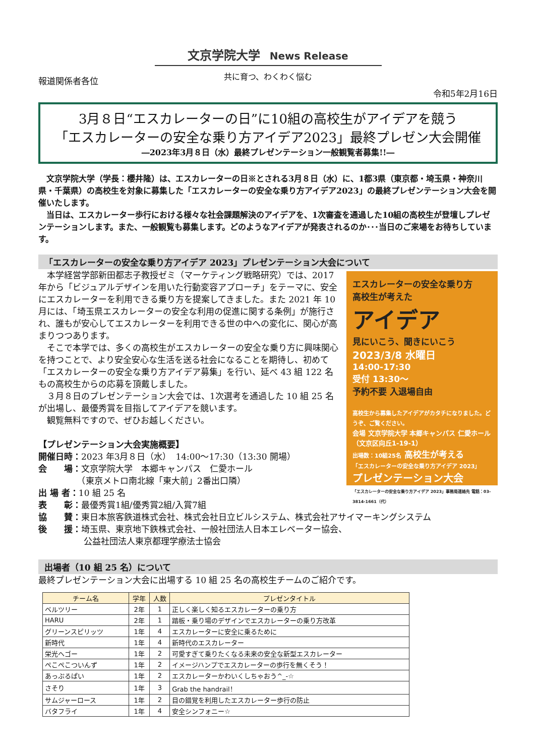文京学院大学 News Release
報道関係者各位
共に育つ、わくわく悩む
令和5年2月16日
3月８日“エスカレーターの日”に10組の高校生がアイデアを競う
「エスカレーターの安全な乗り方アイデア2023」最終プレゼン大会開催
―2023年3月８日（水）最終プレゼンテーション一般観覧者募集!!―
　文京学院大学（学長：櫻井隆）は、エスカレーターの日※とされる3月８日（水）に、1都3県（東京都・埼玉県・神奈川県・千葉県）の高校生を対象に募集した「エスカレーターの安全な乗り方アイデア2023」の最終プレゼンテーション大会を開催いたします。
　当日は、エスカレーター歩行における様々な社会課題解決のアイデアを、1次審査を通過した10組の高校生が登壇しプレゼンテーションします。また、一般観覧も募集します。どのようなアイデアが発表されるのか･･･当日のご来場をお待ちしています。
「エスカレーターの安全な乗り方アイデア 2023」プレゼンテーション大会について
エスカレーターの安全な乗り方
高校生が考えた
アイデア
見にいこう、聞きにいこう
2023/3/8 水曜日
14:00-17:30
受付 13:30～
予約不要 入退場自由
高校生から募集したアイデアがカタチになりました。どうぞ、ご覧ください。
会場 文京学院大学 本郷キャンパス 仁愛ホール（文京区向丘1-19-1）
出場数：10組25名 高校生が考える
「エスカレーターの安全な乗り方アイデア 2023」
プレゼンテーション大会
「エスカレーターの安全な乗り方アイデア 2023」事務局連絡先 電話：03-3814-1661（代）
　本学経営学部新田都志子教授ゼミ（マーケティング戦略研究）では、2017 年から「ビジュアルデザインを用いた行動変容アプローチ」をテーマに、安全にエスカレーターを利用できる乗り方を提案してきました。また 2021 年 10 月には、「埼玉県エスカレーターの安全な利用の促進に関する条例」が施行され、誰もが安心してエスカレーターを利用できる世の中への変化に、関心が高まりつつあります。
　そこで本学では、多くの高校生がエスカレーターの安全な乗り方に興味関心を持つことで、より安全安心な生活を送る社会になることを期待し、初めて「エスカレーターの安全な乗り方アイデア募集」を行い、延べ 43 組 122 名もの高校生からの応募を頂戴しました。
　３月８日のプレゼンテーション大会では、1次選考を通過した 10 組 25 名が出場し、最優秀賞を目指してアイデアを競います。
　観覧無料ですので、ぜひお越しください。
【プレゼンテーション大会実施概要】
開催日時：2023 年3月８日（水）　14:00～17:30（13:30 開場）
会　　場：文京学院大学　本郷キャンパス　仁愛ホール
　　　　　（東京メトロ南北線「東大前」2番出口隣）
出 場 者：10 組 25 名
表　　彰：最優秀賞1組/優秀賞2組/入賞7組
協　　賛：東日本旅客鉄道株式会社、株式会社日立ビルシステム、株式会社アサイマーキングシステム
後　　援：埼玉県、東京地下鉄株式会社、一般社団法人日本エレベーター協会、
　　　　　 公益社団法人東京都理学療法士協会
出場者（10 組 25 名）について
最終プレゼンテーション大会に出場する 10 組 25 名の高校生チームのご紹介です。
| チーム名 | 学年 | 人数 | プレゼンタイトル |
| --- | --- | --- | --- |
| ベルツリー | 2年 | 1 | 正しく楽しく知るエスカレーターの乗り方 |
| HARU | 2年 | 1 | 踏板・乗り場のデザインでエスカレーターの乗り方改革 |
| グリーンスピリッツ | 1年 | 4 | エスカレーターに安全に乗るために |
| 新時代 | 1年 | 4 | 新時代のエスカレーター |
| 栄光ヘゴー | 1年 | 2 | 可愛すぎて乗りたくなる未来の安全な新型エスカレーター |
| ぺこぺこついんず | 1年 | 2 | イメージハンプでエスカレーターの歩行を無くそう！ |
| あっぷるぱい | 1年 | 2 | エスカレーターかわいくしちゃおう^_-☆ |
| さそり | 1年 | 3 | Grab the handrail！ |
| サムジャーロース | 1年 | 2 | 目の錯覚を利用したエスカレーター歩行の防止 |
| バタフライ | 1年 | 4 | 安全シンフォニー☆ |